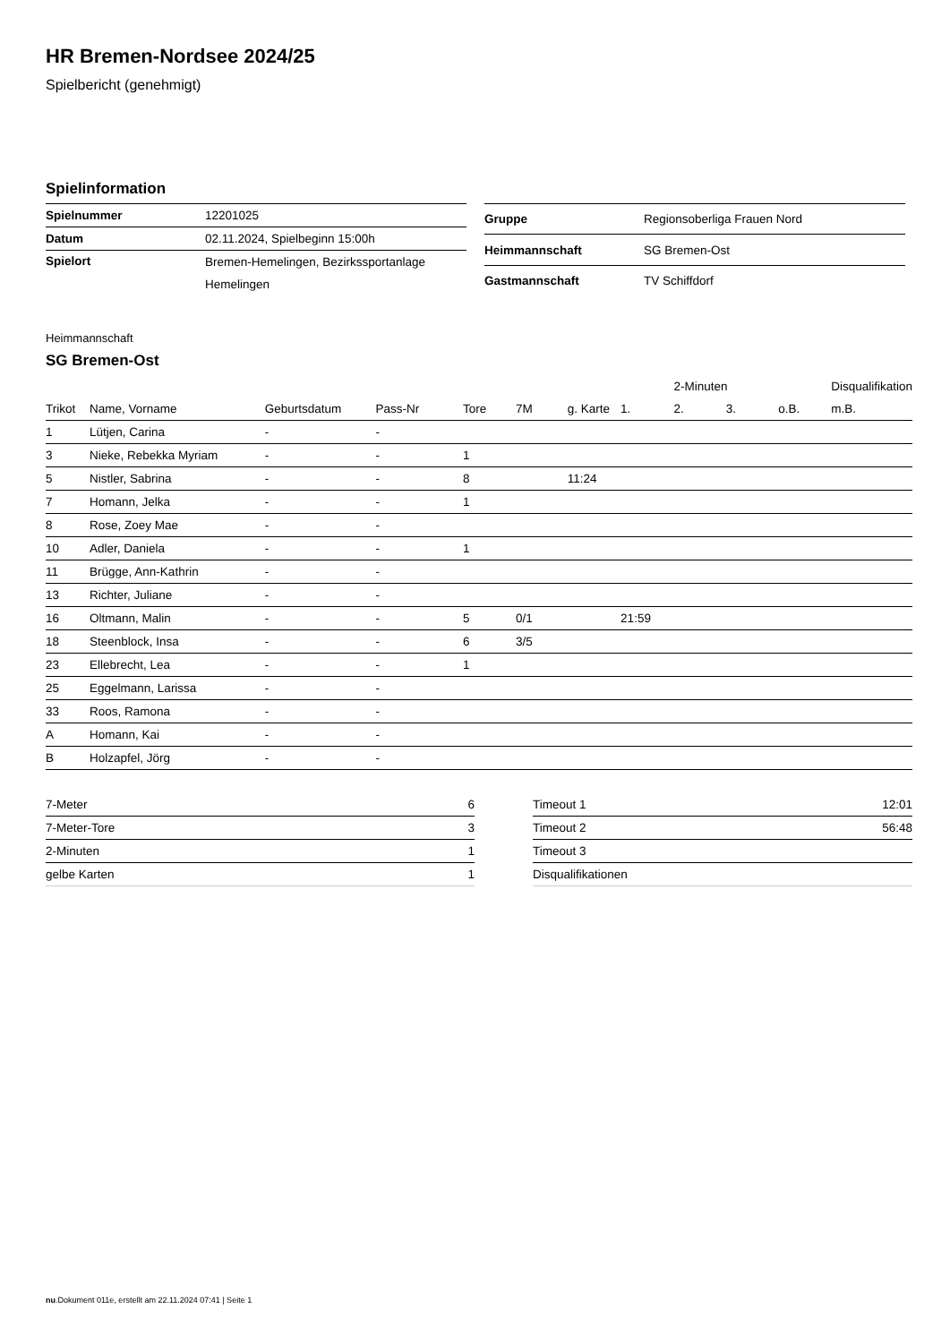HR Bremen-Nordsee 2024/25
Spielbericht (genehmigt)
Spielinformation
| Spielnummer | 12201025 |
| Datum | 02.11.2024, Spielbeginn 15:00h |
| Spielort | Bremen-Hemelingen, Bezirkssportanlage Hemelingen |
| Gruppe | Regionsoberliga Frauen Nord |
| Heimmannschaft | SG Bremen-Ost |
| Gastmannschaft | TV Schiffdorf |
Heimmannschaft
SG Bremen-Ost
| | | | | | | | | 2-Minuten | | | Disqualifikation |
| --- | --- | --- | --- | --- | --- | --- | --- | --- | --- | --- | --- |
| Trikot | Name, Vorname | Geburtsdatum | Pass-Nr | Tore | 7M | g. Karte | 1. | 2. | 3. | o.B. | m.B. |
| 1 | Lütjen, Carina | - | - | | | | | | | | |
| 3 | Nieke, Rebekka Myriam | - | - | 1 | | | | | | | |
| 5 | Nistler, Sabrina | - | - | 8 | | 11:24 | | | | | |
| 7 | Homann, Jelka | - | - | 1 | | | | | | | |
| 8 | Rose, Zoey Mae | - | - | | | | | | | | |
| 10 | Adler, Daniela | - | - | 1 | | | | | | | |
| 11 | Brügge, Ann-Kathrin | - | - | | | | | | | | |
| 13 | Richter, Juliane | - | - | | | | | | | | |
| 16 | Oltmann, Malin | - | - | 5 | 0/1 | | 21:59 | | | | |
| 18 | Steenblock, Insa | - | - | 6 | 3/5 | | | | | | |
| 23 | Ellebrecht, Lea | - | - | 1 | | | | | | | |
| 25 | Eggelmann, Larissa | - | - | | | | | | | | |
| 33 | Roos, Ramona | - | - | | | | | | | | |
| A | Homann, Kai | - | - | | | | | | | | |
| B | Holzapfel, Jörg | - | - | | | | | | | | |
| 7-Meter | 6 |
| 7-Meter-Tore | 3 |
| 2-Minuten | 1 |
| gelbe Karten | 1 |
| Timeout 1 | 12:01 |
| Timeout 2 | 56:48 |
| Timeout 3 | |
| Disqualifikationen | |
nu.Dokument 011e, erstellt am 22.11.2024 07:41 | Seite 1